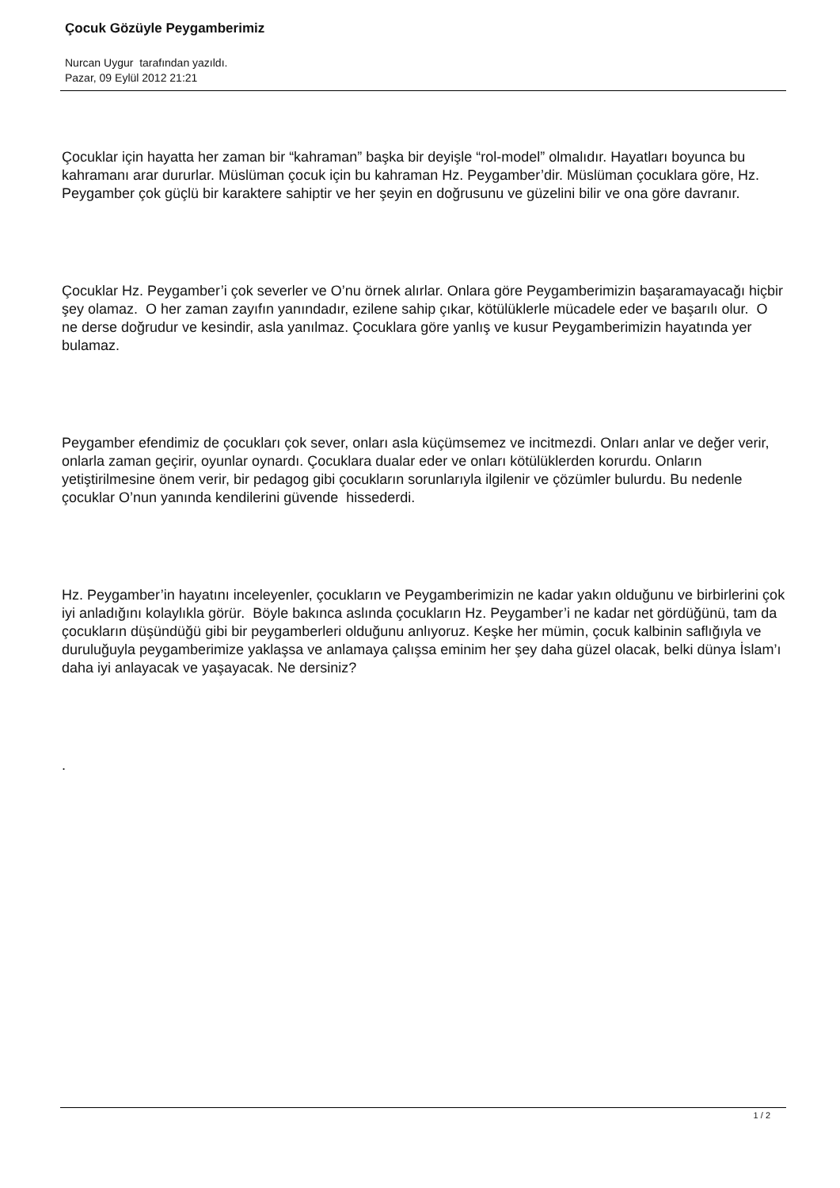Çocuk Gözüyle Peygamberimiz
Nurcan Uygur tarafından yazıldı.
Pazar, 09 Eylül 2012 21:21
Çocuklar için hayatta her zaman bir “kahraman” başka bir deyişle “rol-model” olmalıdır. Hayatları boyunca bu kahramanı arar dururlar. Müslüman çocuk için bu kahraman Hz. Peygamber’dir. Müslüman çocuklara göre, Hz. Peygamber çok güçlü bir karaktere sahiptir ve her şeyin en doğrusunu ve güzelini bilir ve ona göre davranır.
Çocuklar Hz. Peygamber’i çok severler ve O’nu örnek alırlar. Onlara göre Peygamberimizin başaramayacağı hiçbir şey olamaz. O her zaman zayıfın yanındadır, ezilene sahip çıkar, kötülüklerle mücadele eder ve başarılı olur. O ne derse doğrudur ve kesindir, asla yanılmaz. Çocuklara göre yanlış ve kusur Peygamberimizin hayatında yer bulamaz.
Peygamber efendimiz de çocukları çok sever, onları asla küçümsemez ve incitmezdi. Onları anlar ve değer verir, onlarla zaman geçirir, oyunlar oynardı. Çocuklara dualar eder ve onları kötülüklerden korurdu. Onların yetiştirilmesine önem verir, bir pedagog gibi çocukların sorunlarıyla ilgilenir ve çözümler bulurdu. Bu nedenle çocuklar O’nun yanında kendilerini güvende hissederdi.
Hz. Peygamber’in hayatını inceleyenler, çocukların ve Peygamberimizin ne kadar yakın olduğunu ve birbirlerini çok iyi anladığını kolaylıkla görür. Böyle bakınca aslında çocukların Hz. Peygamber’i ne kadar net gördüğünü, tam da çocukların düşündüğü gibi bir peygamberleri olduğunu anlıyoruz. Keşke her mümin, çocuk kalbinin saflığıyla ve duruluğuyla peygamberimize yaklaşsa ve anlamaya çalışsa eminim her şey daha güzel olacak, belki dünya İslam’ı daha iyi anlayacak ve yaşayacak. Ne dersiniz?
.
1 / 2